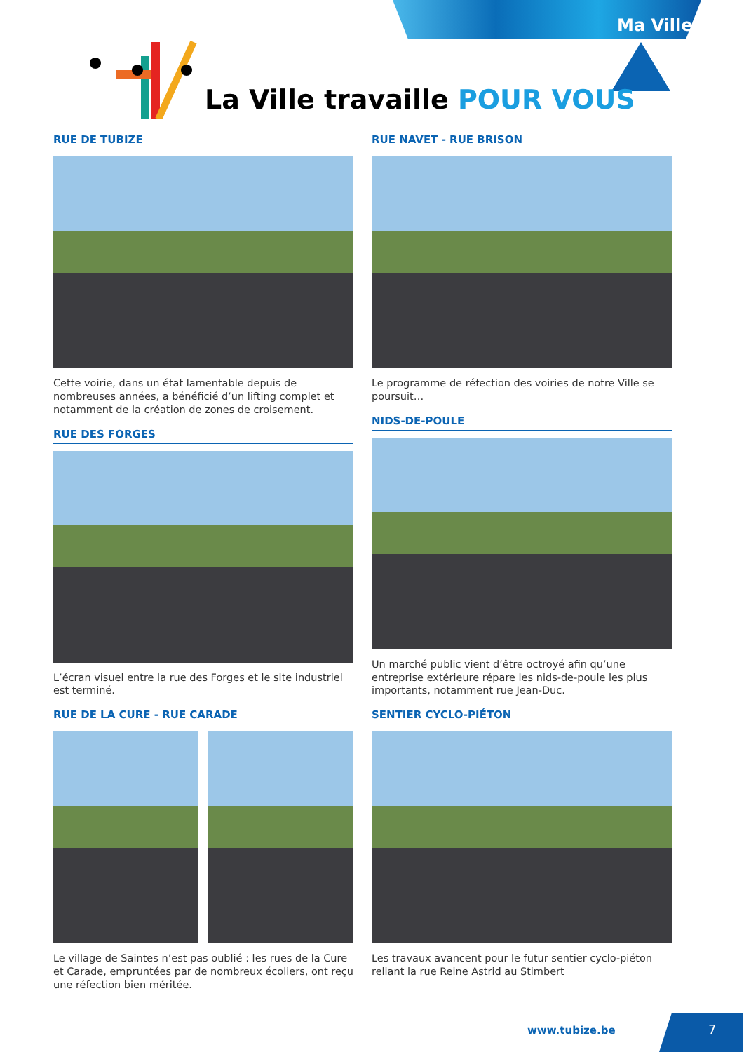Ma Ville
La Ville travaille POUR VOUS
RUE DE TUBIZE
Cette voirie, dans un état lamentable depuis de nombreuses années, a bénéficié d’un lifting complet et notamment de la création de zones de croisement.
RUE DES FORGES
L’écran visuel entre la rue des Forges et le site industriel est terminé.
RUE DE LA CURE - RUE CARADE
Le village de Saintes n’est pas oublié : les rues de la Cure et Carade, empruntées par de nombreux écoliers, ont reçu une réfection bien méritée.
RUE NAVET - RUE BRISON
Le programme de réfection des voiries de notre Ville se poursuit…
NIDS-DE-POULE
Un marché public vient d’être octroyé afin qu’une entreprise extérieure répare les nids-de-poule les plus importants, notamment rue Jean-Duc.
SENTIER CYCLO-PIÉTON
Les travaux avancent pour le futur sentier cyclo-piéton reliant la rue Reine Astrid au Stimbert
www.tubize.be 7